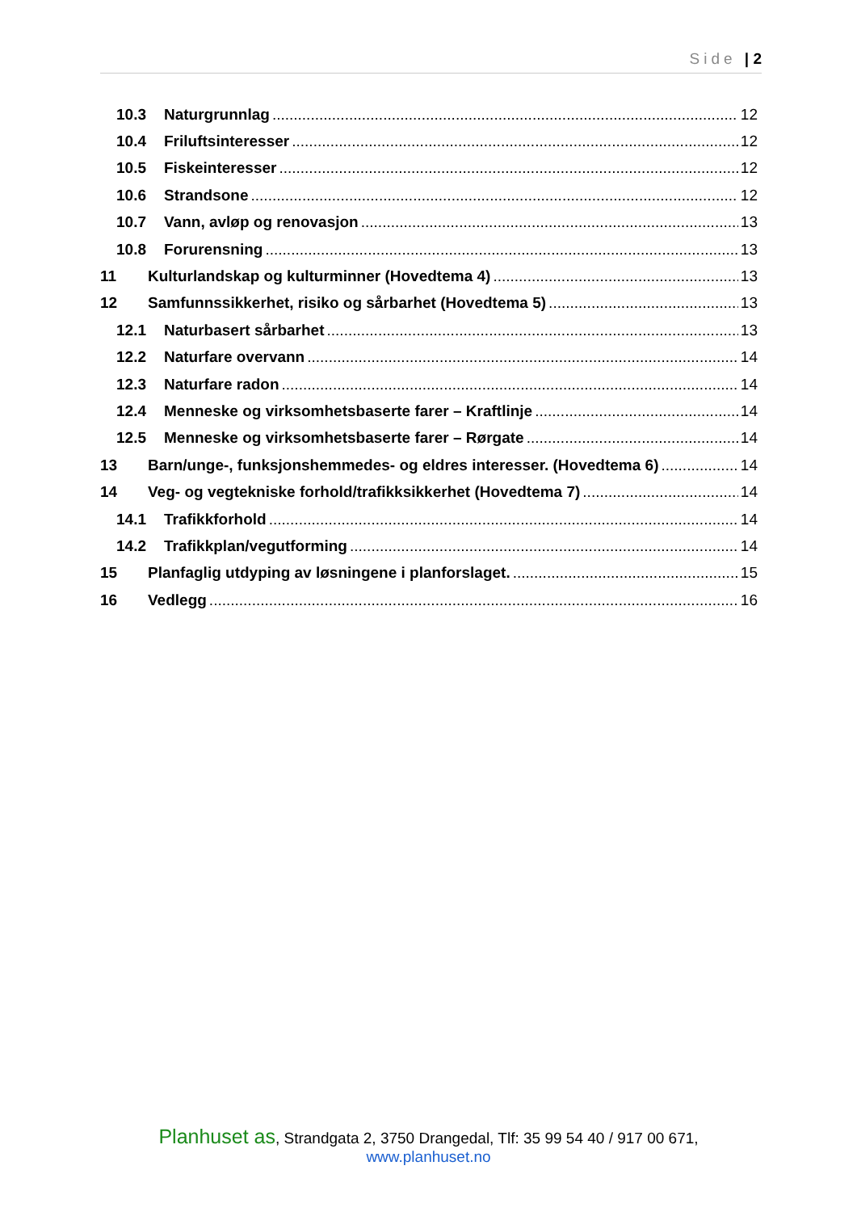Side | 2
10.3 Naturgrunnlag 12
10.4 Friluftsinteresser 12
10.5 Fiskeinteresser 12
10.6 Strandsone 12
10.7 Vann, avløp og renovasjon 13
10.8 Forurensning 13
11 Kulturlandskap og kulturminner (Hovedtema 4) 13
12 Samfunnssikkerhet, risiko og sårbarhet (Hovedtema 5) 13
12.1 Naturbasert sårbarhet 13
12.2 Naturfare overvann 14
12.3 Naturfare radon 14
12.4 Menneske og virksomhetsbaserte farer – Kraftlinje 14
12.5 Menneske og virksomhetsbaserte farer – Rørgate 14
13 Barn/unge-, funksjonshemmedes- og eldres interesser. (Hovedtema 6) 14
14 Veg- og vegtekniske forhold/trafikksikkerhet (Hovedtema 7) 14
14.1 Trafikkforhold 14
14.2 Trafikkplan/vegutforming 14
15 Planfaglig utdyping av løsningene i planforslaget. 15
16 Vedlegg 16
Planhuset as, Strandgata 2, 3750 Drangedal, Tlf: 35 99 54 40 / 917 00 671,
www.planhuset.no